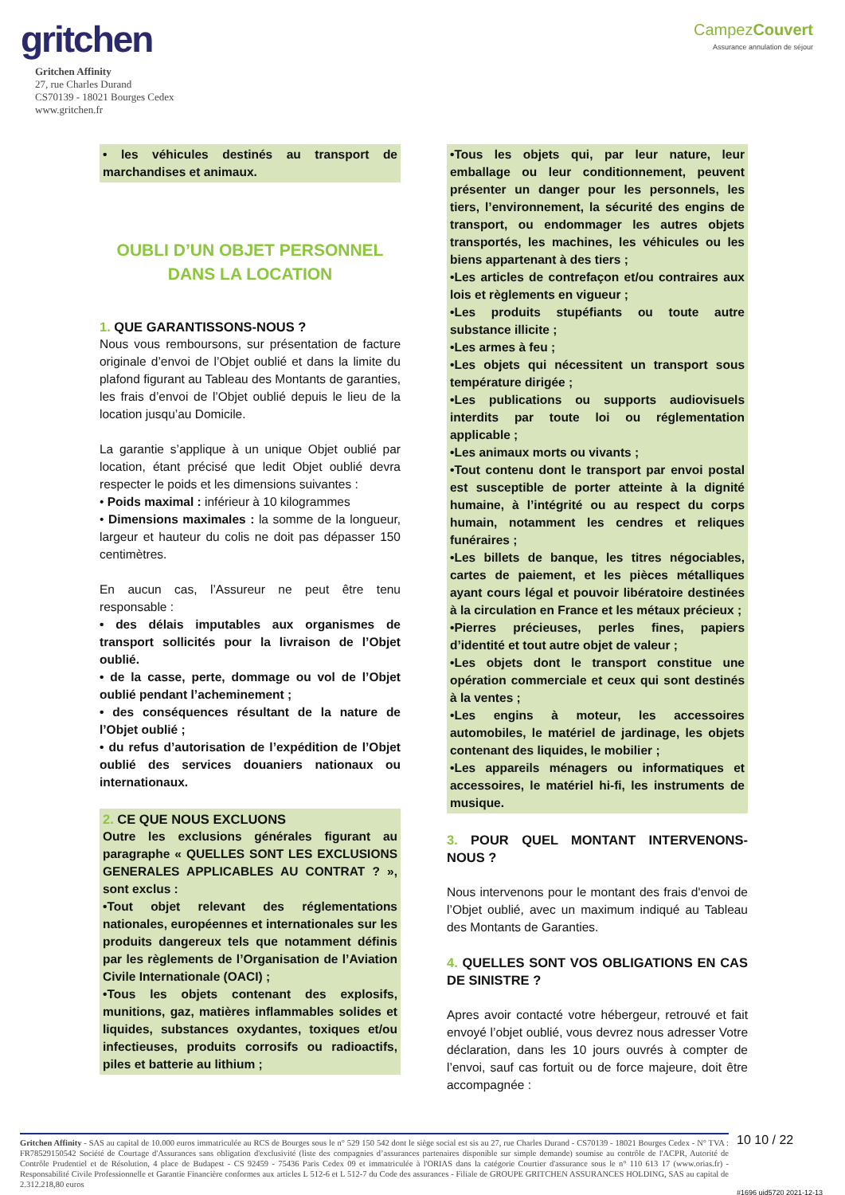gritchen
Gritchen Affinity
27, rue Charles Durand
CS70139 - 18021 Bourges Cedex
www.gritchen.fr
CampezCouvert
Assurance annulation de séjour
• les véhicules destinés au transport de marchandises et animaux.
OUBLI D’UN OBJET PERSONNEL DANS LA LOCATION
1. QUE GARANTISSONS-NOUS ?
Nous vous remboursons, sur présentation de facture originale d’envoi de l’Objet oublié et dans la limite du plafond figurant au Tableau des Montants de garanties, les frais d’envoi de l’Objet oublié depuis le lieu de la location jusqu’au Domicile.
La garantie s’applique à un unique Objet oublié par location, étant précisé que ledit Objet oublié devra respecter le poids et les dimensions suivantes :
• Poids maximal : inférieur à 10 kilogrammes
• Dimensions maximales : la somme de la longueur, largeur et hauteur du colis ne doit pas dépasser 150 centimètres.
En aucun cas, l’Assureur ne peut être tenu responsable :
• des délais imputables aux organismes de transport sollicités pour la livraison de l’Objet oublié.
• de la casse, perte, dommage ou vol de l’Objet oublié pendant l’acheminement ;
• des conséquences résultant de la nature de l’Objet oublié ;
• du refus d’autorisation de l’expédition de l’Objet oublié des services douaniers nationaux ou internationaux.
2. CE QUE NOUS EXCLUONS
Outre les exclusions générales figurant au paragraphe « QUELLES SONT LES EXCLUSIONS GENERALES APPLICABLES AU CONTRAT ? », sont exclus :
•Tout objet relevant des réglementations nationales, européennes et internationales sur les produits dangereux tels que notamment définis par les règlements de l’Organisation de l’Aviation Civile Internationale (OACI) ;
•Tous les objets contenant des explosifs, munitions, gaz, matières inflammables solides et liquides, substances oxydantes, toxiques et/ou infectieuses, produits corrosifs ou radioactifs, piles et batterie au lithium ;
•Tous les objets qui, par leur nature, leur emballage ou leur conditionnement, peuvent présenter un danger pour les personnels, les tiers, l’environnement, la sécurité des engins de transport, ou endommager les autres objets transportés, les machines, les véhicules ou les biens appartenant à des tiers ;
•Les articles de contrefaçon et/ou contraires aux lois et règlements en vigueur ;
•Les produits stupéfiants ou toute autre substance illicite ;
•Les armes à feu ;
•Les objets qui nécessitent un transport sous température dirigée ;
•Les publications ou supports audiovisuels interdits par toute loi ou réglementation applicable ;
•Les animaux morts ou vivants ;
•Tout contenu dont le transport par envoi postal est susceptible de porter atteinte à la dignité humaine, à l’intégrité ou au respect du corps humain, notamment les cendres et reliques funéraires ;
•Les billets de banque, les titres négociables, cartes de paiement, et les pièces métalliques ayant cours légal et pouvoir libératoire destinées à la circulation en France et les métaux précieux ;
•Pierres précieuses, perles fines, papiers d’identité et tout autre objet de valeur ;
•Les objets dont le transport constitue une opération commerciale et ceux qui sont destinés à la ventes ;
•Les engins à moteur, les accessoires automobiles, le matériel de jardinage, les objets contenant des liquides, le mobilier ;
•Les appareils ménagers ou informatiques et accessoires, le matériel hi-fi, les instruments de musique.
3. POUR QUEL MONTANT INTERVENONS-NOUS ?
Nous intervenons pour le montant des frais d'envoi de l’Objet oublié, avec un maximum indiqué au Tableau des Montants de Garanties.
4. QUELLES SONT VOS OBLIGATIONS EN CAS DE SINISTRE ?
Apres avoir contacté votre hébergeur, retrouvé et fait envoyé l’objet oublié, vous devrez nous adresser Votre déclaration, dans les 10 jours ouvrés à compter de l’envoi, sauf cas fortuit ou de force majeure, doit être accompagnée :
Gritchen Affinity - SAS au capital de 10.000 euros immatriculée au RCS de Bourges sous le n° 529 150 542 dont le siège social est sis au 27, rue Charles Durand - CS70139 - 18021 Bourges Cedex - N° TVA : FR78529150542 Société de Courtage d'Assurances sans obligation d'exclusivité (liste des compagnies d’assurances partenaires disponible sur simple demande) soumise au contrôle de l'ACPR, Autorité de Contrôle Prudentiel et de Résolution, 4 place de Budapest - CS 92459 - 75436 Paris Cedex 09 et immatriculée à l'ORIAS dans la catégorie Courtier d'assurance sous le n° 110 613 17 (www.orias.fr) - Responsabilité Civile Professionnelle et Garantie Financière conformes aux articles L 512-6 et L 512-7 du Code des assurances - Filiale de GROUPE GRITCHEN ASSURANCES HOLDING, SAS au capital de 2.312.218,80 euros
10 10 / 22
#1696 uid5720 2021-12-13